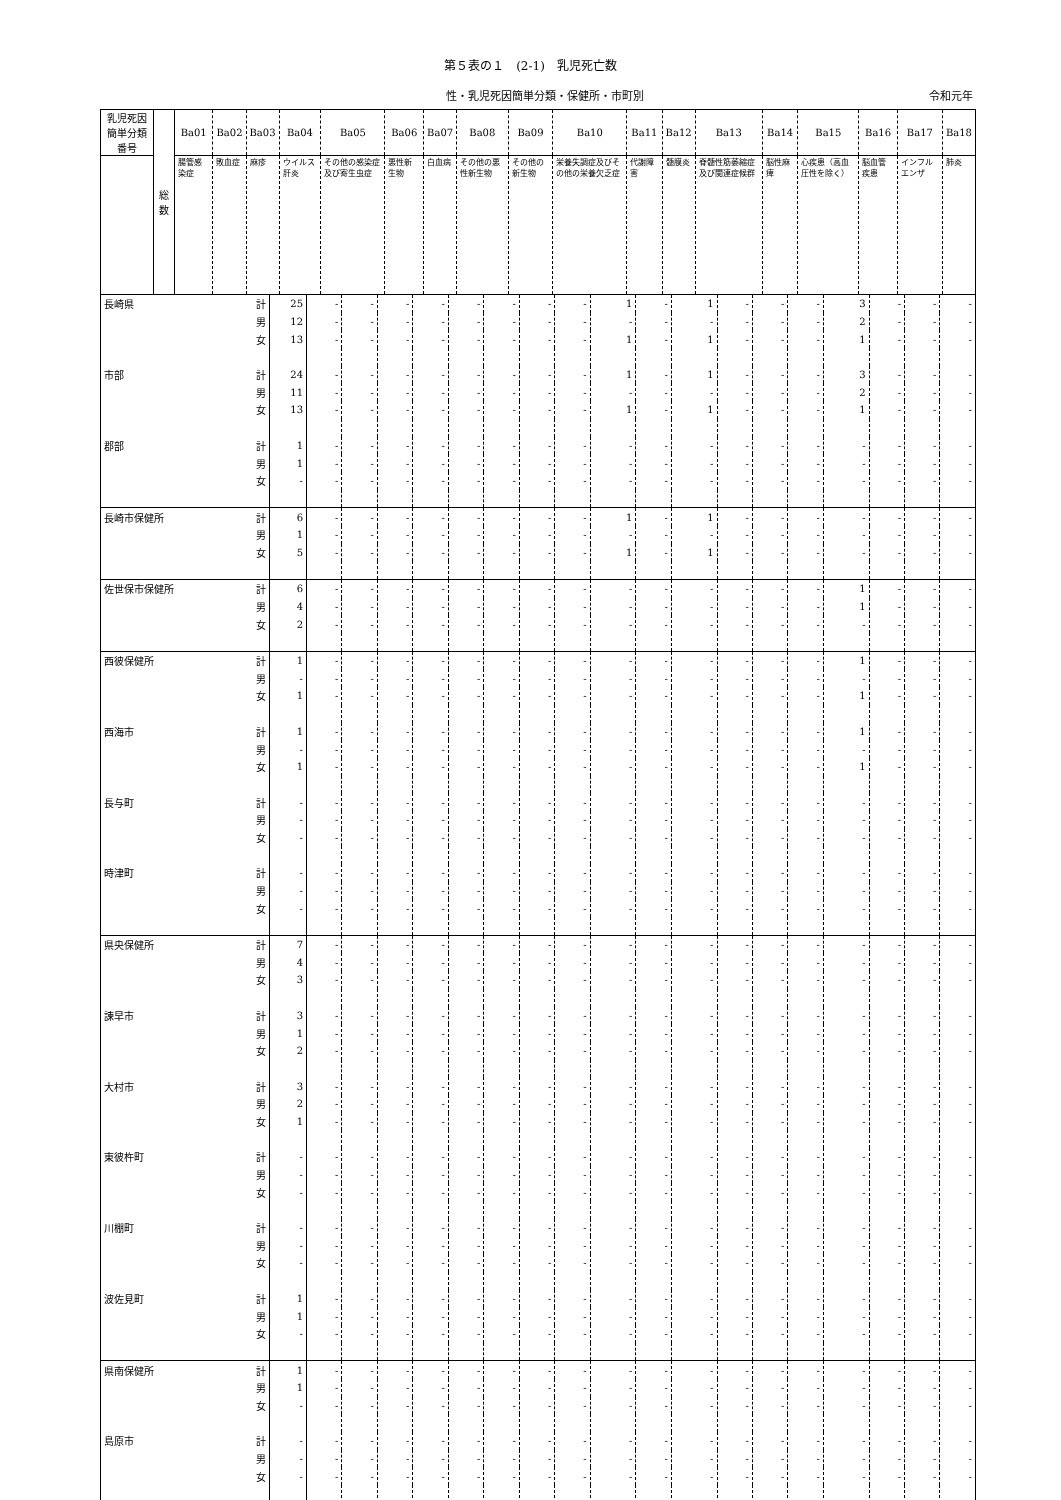第５表の１　(2-1)　乳児死亡数
性・乳児死因簡単分類・保健所・市町別 令和元年
| 乳児死因簡単分類番号 | 総数 | Ba01 | Ba02 | Ba03 | Ba04 | Ba05 | Ba06 | Ba07 | Ba08 | Ba09 | Ba10 | Ba11 | Ba12 | Ba13 | Ba14 | Ba15 | Ba16 | Ba17 | Ba18 |
| --- | --- | --- | --- | --- | --- | --- | --- | --- | --- | --- | --- | --- | --- | --- | --- | --- | --- | --- | --- |
| | | 腸管感染症 | 敗血症 | 麻疹 | ウイルス肝炎 | その他の感染症及び寄生虫症 | 悪性新生物 | 白血病 | その他の悪性新生物 | その他の新生物 | 栄養失調症及びその他の栄養欠乏症 | 代謝障害 | 髄膜炎 | 脊髄性筋萎縮症及び関連症候群 | 脳性麻痺 | 心疾患（高血圧性を除く） | 脳血管疾患 | インフルエンザ | 肺炎 |
| 長崎県 | 計 | 25 | - | - | - | - | - | - | - | - | 1 | - | 1 | - | - | - | 3 | - | - | - |
| | 男 | 12 | - | - | - | - | - | - | - | - | - | - | - | - | - | - | 2 | - | - | - |
| | 女 | 13 | - | - | - | - | - | - | - | - | 1 | - | 1 | - | - | - | 1 | - | - | - |
| 市部 | 計 | 24 | - | - | - | - | - | - | - | - | 1 | - | 1 | - | - | - | 3 | - | - | - |
| | 男 | 11 | - | - | - | - | - | - | - | - | - | - | - | - | - | - | 2 | - | - | - |
| | 女 | 13 | - | - | - | - | - | - | - | - | 1 | - | 1 | - | - | - | 1 | - | - | - |
| 郡部 | 計 | 1 | - | - | - | - | - | - | - | - | - | - | - | - | - | - | - | - | - | - |
| | 男 | 1 | - | - | - | - | - | - | - | - | - | - | - | - | - | - | - | - | - | - |
| | 女 | - | - | - | - | - | - | - | - | - | - | - | - | - | - | - | - | - | - | - |
| 長崎市保健所 | 計 | 6 | - | - | - | - | - | - | - | - | 1 | - | 1 | - | - | - | - | - | - | - |
| | 男 | 1 | - | - | - | - | - | - | - | - | - | - | - | - | - | - | - | - | - | - |
| | 女 | 5 | - | - | - | - | - | - | - | - | 1 | - | 1 | - | - | - | - | - | - | - |
| 佐世保市保健所 | 計 | 6 | - | - | - | - | - | - | - | - | - | - | - | - | - | - | 1 | - | - | - |
| | 男 | 4 | - | - | - | - | - | - | - | - | - | - | - | - | - | - | 1 | - | - | - |
| | 女 | 2 | - | - | - | - | - | - | - | - | - | - | - | - | - | - | - | - | - | - |
| 西彼保健所 | 計 | 1 | - | - | - | - | - | - | - | - | - | - | - | - | - | - | 1 | - | - | - |
| | 男 | - | - | - | - | - | - | - | - | - | - | - | - | - | - | - | - | - | - | - |
| | 女 | 1 | - | - | - | - | - | - | - | - | - | - | - | - | - | - | 1 | - | - | - |
| 西海市 | 計 | 1 | - | - | - | - | - | - | - | - | - | - | - | - | - | - | 1 | - | - | - |
| | 男 | - | - | - | - | - | - | - | - | - | - | - | - | - | - | - | - | - | - | - |
| | 女 | 1 | - | - | - | - | - | - | - | - | - | - | - | - | - | - | 1 | - | - | - |
| 長与町 | 計 | - | - | - | - | - | - | - | - | - | - | - | - | - | - | - | - | - | - | - |
| | 男 | - | - | - | - | - | - | - | - | - | - | - | - | - | - | - | - | - | - | - |
| | 女 | - | - | - | - | - | - | - | - | - | - | - | - | - | - | - | - | - | - | - |
| 時津町 | 計 | - | - | - | - | - | - | - | - | - | - | - | - | - | - | - | - | - | - | - |
| | 男 | - | - | - | - | - | - | - | - | - | - | - | - | - | - | - | - | - | - | - |
| | 女 | - | - | - | - | - | - | - | - | - | - | - | - | - | - | - | - | - | - | - |
| 県央保健所 | 計 | 7 | - | - | - | - | - | - | - | - | - | - | - | - | - | - | - | - | - | - |
| | 男 | 4 | - | - | - | - | - | - | - | - | - | - | - | - | - | - | - | - | - | - |
| | 女 | 3 | - | - | - | - | - | - | - | - | - | - | - | - | - | - | - | - | - | - |
| 諫早市 | 計 | 3 | - | - | - | - | - | - | - | - | - | - | - | - | - | - | - | - | - | - |
| | 男 | 1 | - | - | - | - | - | - | - | - | - | - | - | - | - | - | - | - | - | - |
| | 女 | 2 | - | - | - | - | - | - | - | - | - | - | - | - | - | - | - | - | - | - |
| 大村市 | 計 | 3 | - | - | - | - | - | - | - | - | - | - | - | - | - | - | - | - | - | - |
| | 男 | 2 | - | - | - | - | - | - | - | - | - | - | - | - | - | - | - | - | - | - |
| | 女 | 1 | - | - | - | - | - | - | - | - | - | - | - | - | - | - | - | - | - | - |
| 東彼杵町 | 計 | - | - | - | - | - | - | - | - | - | - | - | - | - | - | - | - | - | - | - |
| | 男 | - | - | - | - | - | - | - | - | - | - | - | - | - | - | - | - | - | - | - |
| | 女 | - | - | - | - | - | - | - | - | - | - | - | - | - | - | - | - | - | - | - |
| 川棚町 | 計 | - | - | - | - | - | - | - | - | - | - | - | - | - | - | - | - | - | - | - |
| | 男 | - | - | - | - | - | - | - | - | - | - | - | - | - | - | - | - | - | - | - |
| | 女 | - | - | - | - | - | - | - | - | - | - | - | - | - | - | - | - | - | - | - |
| 波佐見町 | 計 | 1 | - | - | - | - | - | - | - | - | - | - | - | - | - | - | - | - | - | - |
| | 男 | 1 | - | - | - | - | - | - | - | - | - | - | - | - | - | - | - | - | - | - |
| | 女 | - | - | - | - | - | - | - | - | - | - | - | - | - | - | - | - | - | - | - |
| 県南保健所 | 計 | 1 | - | - | - | - | - | - | - | - | - | - | - | - | - | - | - | - | - | - |
| | 男 | 1 | - | - | - | - | - | - | - | - | - | - | - | - | - | - | - | - | - | - |
| | 女 | - | - | - | - | - | - | - | - | - | - | - | - | - | - | - | - | - | - | - |
| 島原市 | 計 | - | - | - | - | - | - | - | - | - | - | - | - | - | - | - | - | - | - | - |
| | 男 | - | - | - | - | - | - | - | - | - | - | - | - | - | - | - | - | - | - | - |
| | 女 | - | - | - | - | - | - | - | - | - | - | - | - | - | - | - | - | - | - | - |